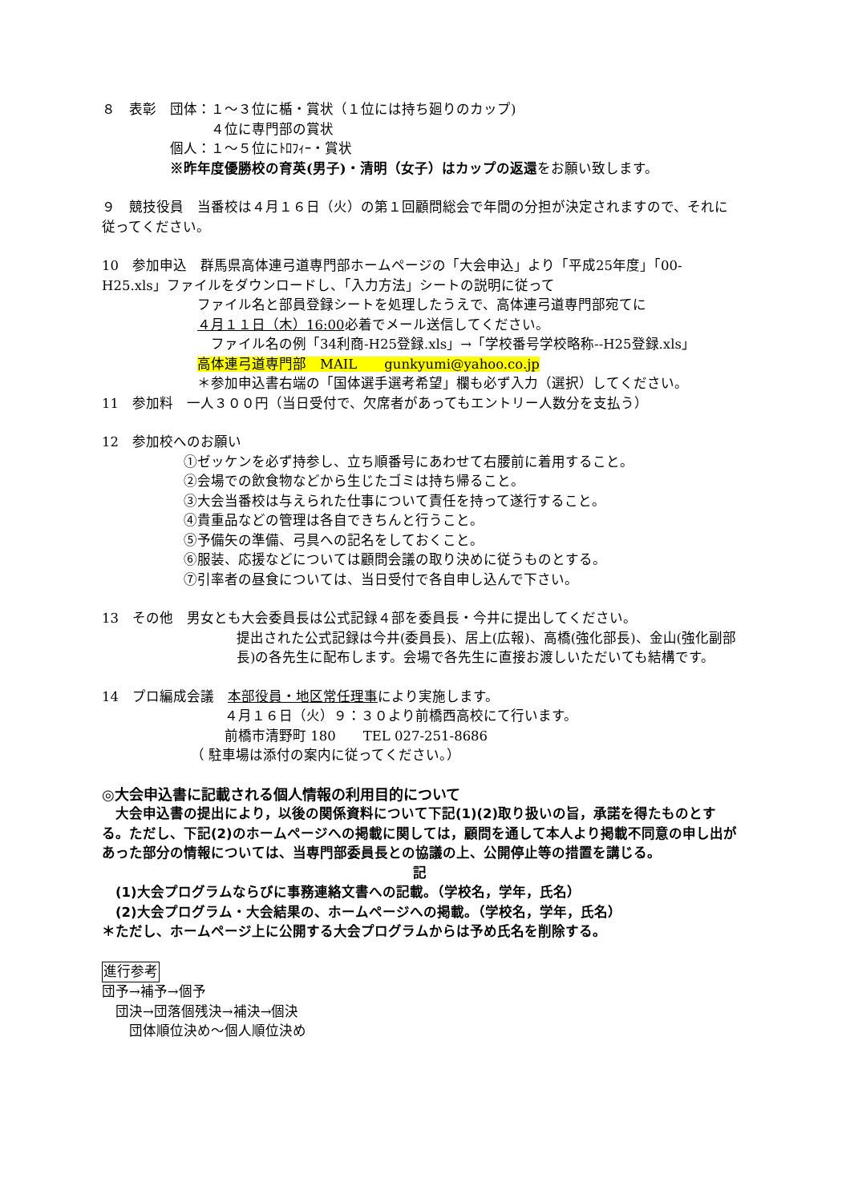８　表彰　団体：１～３位に楯・賞状（１位には持ち廻りのカップ)
　　　　　　　　４位に専門部の賞状
　　　　　個人：１～５位にﾄﾛﾌｨｰ・賞状
　　　　　※昨年度優勝校の育英(男子)・清明（女子）はカップの返還をお願い致します。
９　競技役員　当番校は４月１６日（火）の第１回顧問総会で年間の分担が決定されますので、それに従ってください。
10　参加申込　群馬県高体連弓道専門部ホームページの「大会申込」より「平成25年度」「00-H25.xls」ファイルをダウンロードし、「入力方法」シートの説明に従って
　　　　　　　ファイル名と部員登録シートを処理したうえで、高体連弓道専門部宛てに
　　　　　　　４月１１日（木）16:00必着でメール送信してください。
　　　　　　　　ファイル名の例「34利商-H25登録.xls」→「学校番号学校略称--H25登録.xls」
　　　　　　　高体連弓道専門部　MAIL　　gunkyumi@yahoo.co.jp
　　　　　　　＊参加申込書右端の「国体選手選考希望」欄も必ず入力（選択）してください。
11　参加料　一人３００円（当日受付で、欠席者があってもエントリー人数分を支払う）
12　参加校へのお願い
　　　　　　①ゼッケンを必ず持参し、立ち順番号にあわせて右腰前に着用すること。
　　　　　　②会場での飲食物などから生じたゴミは持ち帰ること。
　　　　　　③大会当番校は与えられた仕事について責任を持って遂行すること。
　　　　　　④貴重品などの管理は各自できちんと行うこと。
　　　　　　⑤予備矢の準備、弓具への記名をしておくこと。
　　　　　　⑥服装、応援などについては顧問会議の取り決めに従うものとする。
　　　　　　⑦引率者の昼食については、当日受付で各自申し込んで下さい。
13　その他　男女とも大会委員長は公式記録４部を委員長・今井に提出してください。
提出された公式記録は今井(委員長)、居上(広報)、高橋(強化部長)、金山(強化副部長)の各先生に配布します。会場で各先生に直接お渡しいただいても結構です。
14　プロ編成会議　本部役員・地区常任理事により実施します。
　　　　　　　　　４月１６日（火）９：３０より前橋西高校にて行います。
　　　　　　　　　前橋市清野町 180　　TEL 027-251-8686
　　　　　　　（ 駐車場は添付の案内に従ってください。）
◎大会申込書に記載される個人情報の利用目的について
　大会申込書の提出により，以後の関係資料について下記(1)(2)取り扱いの旨，承諾を得たものとする。ただし、下記(2)のホームページへの掲載に関しては，顧問を通して本人より掲載不同意の申し出があった部分の情報については、当専門部委員長との協議の上、公開停止等の措置を講じる。
記
　(1)大会プログラムならびに事務連絡文書への記載。（学校名，学年，氏名）
　(2)大会プログラム・大会結果の、ホームページへの掲載。（学校名，学年，氏名）
＊ただし、ホームページ上に公開する大会プログラムからは予め氏名を削除する。
進行参考
団予→補予→個予
　団決→団落個残決→補決→個決
　　団体順位決め～個人順位決め